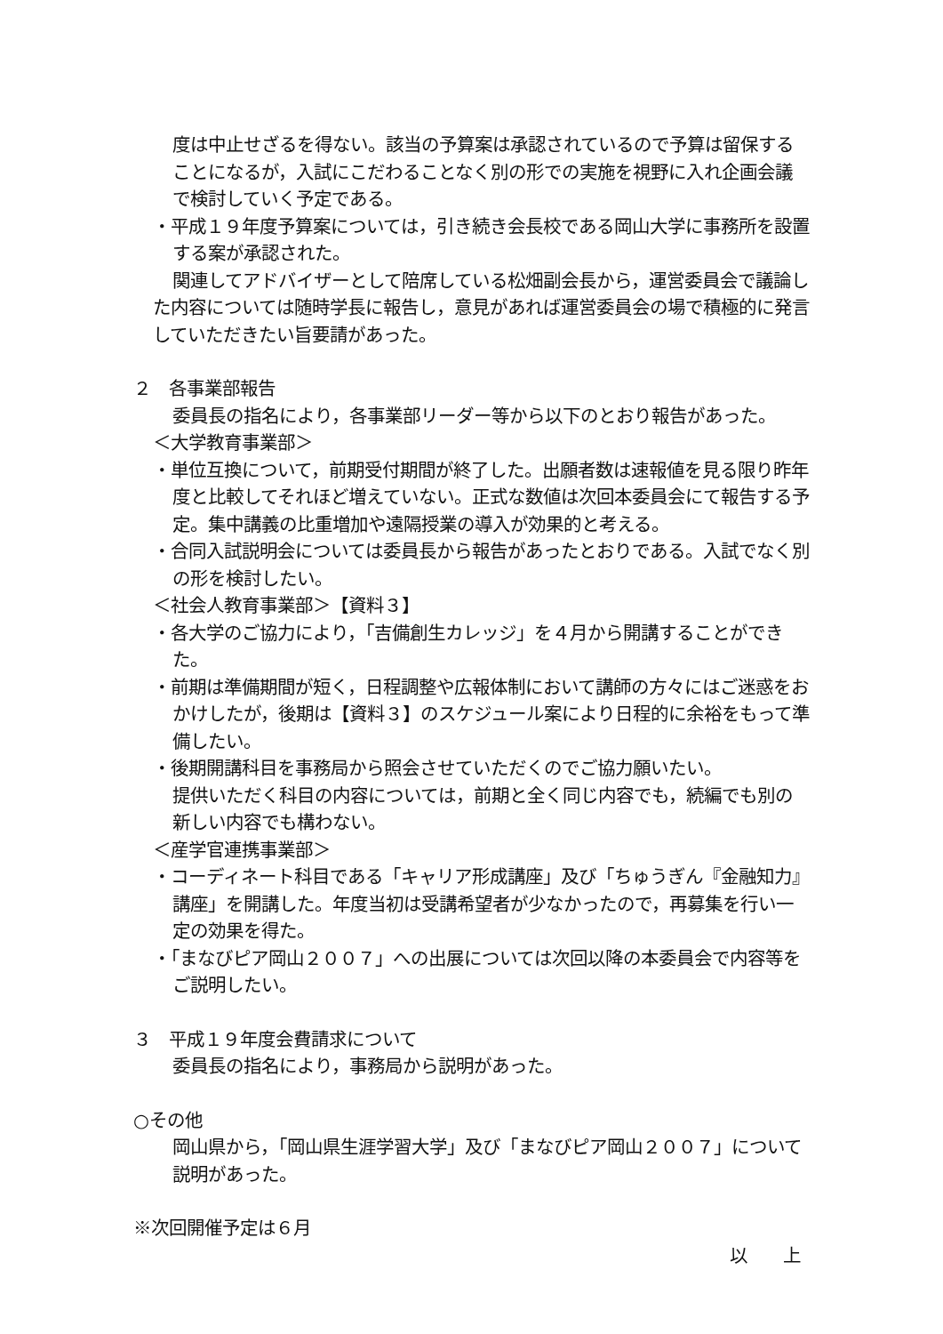度は中止せざるを得ない。該当の予算案は承認されているので予算は留保することになるが，入試にこだわることなく別の形での実施を視野に入れ企画会議で検討していく予定である。
・平成１９年度予算案については，引き続き会長校である岡山大学に事務所を設置する案が承認された。
関連してアドバイザーとして陪席している松畑副会長から，運営委員会で議論した内容については随時学長に報告し，意見があれば運営委員会の場で積極的に発言していただきたい旨要請があった。
２　各事業部報告
委員長の指名により，各事業部リーダー等から以下のとおり報告があった。
＜大学教育事業部＞
・単位互換について，前期受付期間が終了した。出願者数は速報値を見る限り昨年度と比較してそれほど増えていない。正式な数値は次回本委員会にて報告する予定。集中講義の比重増加や遠隔授業の導入が効果的と考える。
・合同入試説明会については委員長から報告があったとおりである。入試でなく別の形を検討したい。
＜社会人教育事業部＞【資料３】
・各大学のご協力により，「吉備創生カレッジ」を４月から開講することができた。
・前期は準備期間が短く，日程調整や広報体制において講師の方々にはご迷惑をおかけしたが，後期は【資料３】のスケジュール案により日程的に余裕をもって準備したい。
・後期開講科目を事務局から照会させていただくのでご協力願いたい。
提供いただく科目の内容については，前期と全く同じ内容でも，続編でも別の新しい内容でも構わない。
＜産学官連携事業部＞
・コーディネート科目である「キャリア形成講座」及び「ちゅうぎん『金融知力』講座」を開講した。年度当初は受講希望者が少なかったので，再募集を行い一定の効果を得た。
・「まなびピア岡山２００７」への出展については次回以降の本委員会で内容等をご説明したい。
３　平成１９年度会費請求について
委員長の指名により，事務局から説明があった。
○その他
岡山県から，「岡山県生涯学習大学」及び「まなびピア岡山２００７」について説明があった。
※次回開催予定は６月
以　　上